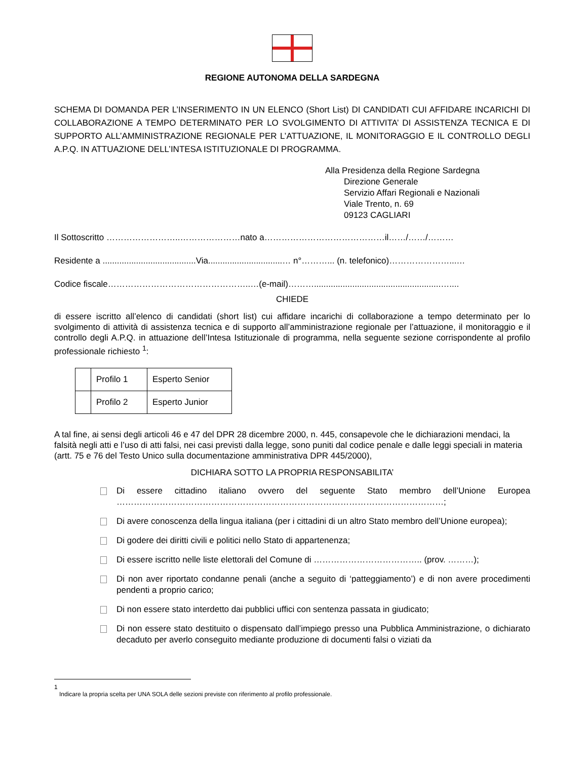REGIONE AUTONOMA DELLA SARDEGNA
SCHEMA DI DOMANDA PER L’INSERIMENTO IN UN ELENCO (Short List) DI CANDIDATI CUI AFFIDARE INCARICHI DI COLLABORAZIONE A TEMPO DETERMINATO PER LO SVOLGIMENTO DI ATTIVITA’ DI ASSISTENZA TECNICA E DI SUPPORTO ALL’AMMINISTRAZIONE REGIONALE PER L’ATTUAZIONE, IL MONITORAGGIO E IL CONTROLLO DEGLI A.P.Q. IN ATTUAZIONE DELL’INTESA ISTITUZIONALE DI PROGRAMMA.
Alla Presidenza della Regione Sardegna
Direzione Generale
Servizio Affari Regionali e Nazionali
Viale Trento, n. 69
09123 CAGLIARI
Il Sottoscritto ……………………..…………………nato a……………………………………il……/……/………
Residente a .......................................Via...............................… n°………... (n. telefonico)…………………...…
Codice fiscale…………………………………………..…(e-mail)……….....................................................…....
CHIEDE
di essere iscritto all’elenco di candidati (short list) cui affidare incarichi di collaborazione a tempo determinato per lo svolgimento di attività di assistenza tecnica e di supporto all’amministrazione regionale per l’attuazione, il monitoraggio e il controllo degli A.P.Q. in attuazione dell’Intesa Istituzionale di programma, nella seguente sezione corrispondente al profilo professionale richiesto <sup>1</sup>:
| | Profilo 1 | Esperto Senior |
| | Profilo 2 | Esperto Junior |
A tal fine, ai sensi degli articoli 46 e 47 del DPR 28 dicembre 2000, n. 445, consapevole che le dichiarazioni mendaci, la falsità negli atti e l’uso di atti falsi, nei casi previsti dalla legge, sono puniti dal codice penale e dalle leggi speciali in materia (artt. 75 e 76 del Testo Unico sulla documentazione amministrativa DPR 445/2000),
DICHIARA SOTTO LA PROPRIA RESPONSABILITA’
Di essere cittadino italiano ovvero del seguente Stato membro dell’Unione Europea ……………………………………………………………………………………………………;
Di avere conoscenza della lingua italiana (per i cittadini di un altro Stato membro dell’Unione europea);
Di godere dei diritti civili e politici nello Stato di appartenenza;
Di essere iscritto nelle liste elettorali del Comune di ……………………………….. (prov. ………);
Di non aver riportato condanne penali (anche a seguito di ‘patteggiamento’) e di non avere procedimenti pendenti a proprio carico;
Di non essere stato interdetto dai pubblici uffici con sentenza passata in giudicato;
Di non essere stato destituito o dispensato dall’impiego presso una Pubblica Amministrazione, o dichiarato decaduto per averlo conseguito mediante produzione di documenti falsi o viziati da
1
Indicare la propria scelta per UNA SOLA delle sezioni previste con riferimento al profilo professionale.